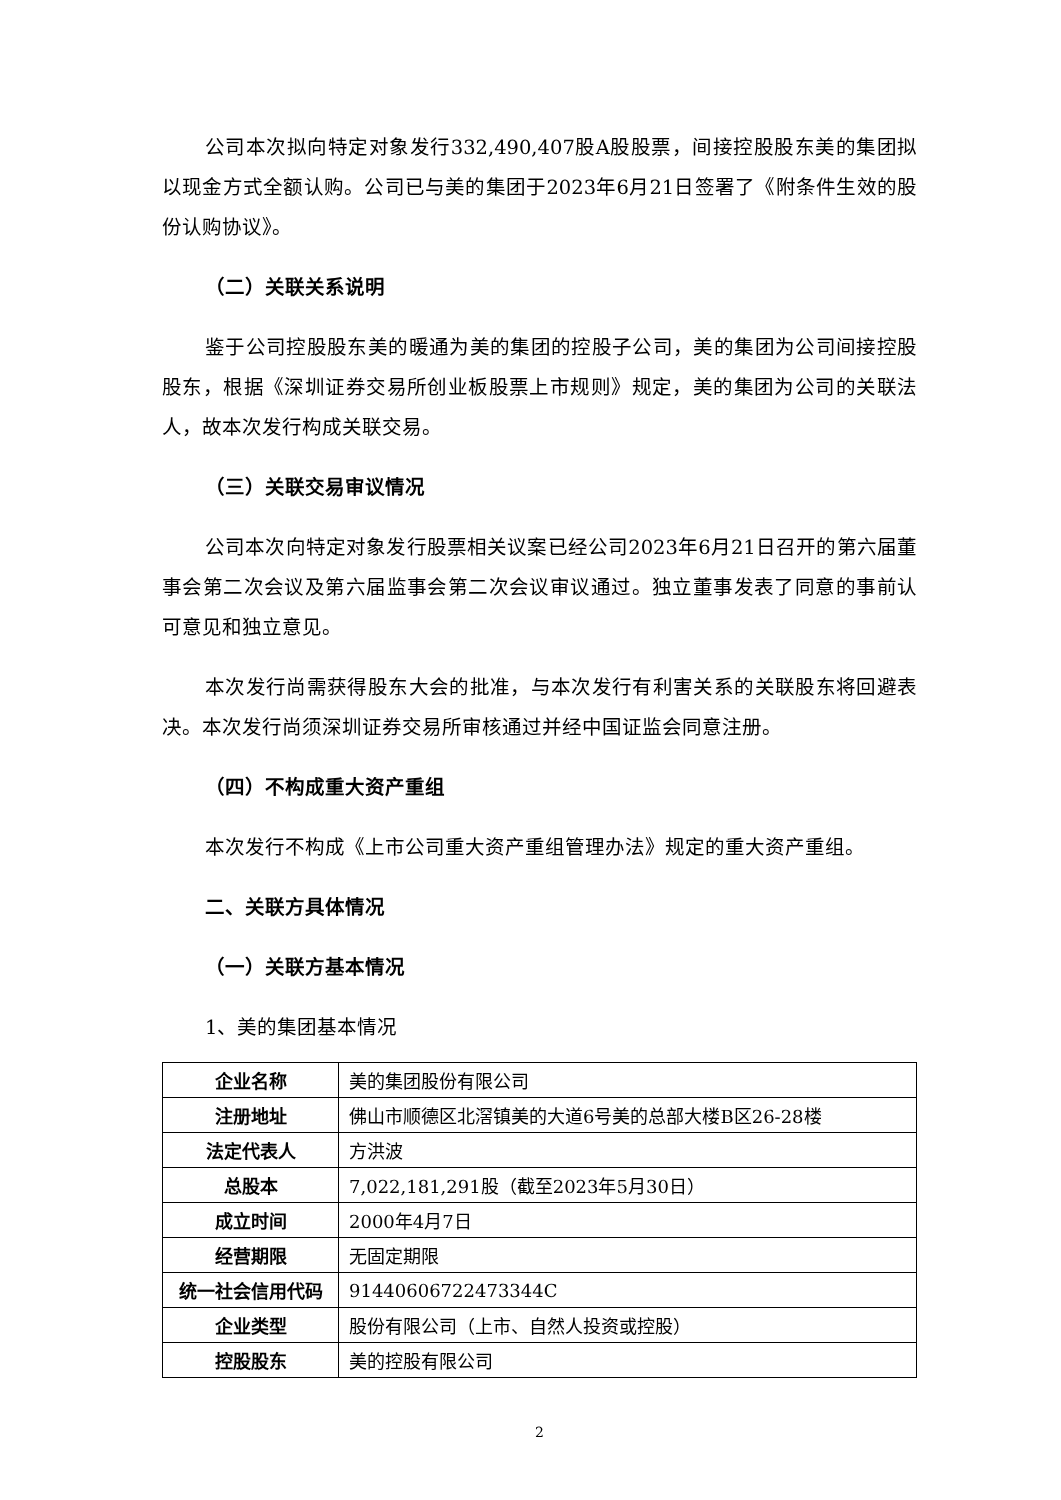公司本次拟向特定对象发行332,490,407股A股股票，间接控股股东美的集团拟以现金方式全额认购。公司已与美的集团于2023年6月21日签署了《附条件生效的股份认购协议》。
（二）关联关系说明
鉴于公司控股股东美的暖通为美的集团的控股子公司，美的集团为公司间接控股股东，根据《深圳证券交易所创业板股票上市规则》规定，美的集团为公司的关联法人，故本次发行构成关联交易。
（三）关联交易审议情况
公司本次向特定对象发行股票相关议案已经公司2023年6月21日召开的第六届董事会第二次会议及第六届监事会第二次会议审议通过。独立董事发表了同意的事前认可意见和独立意见。
本次发行尚需获得股东大会的批准，与本次发行有利害关系的关联股东将回避表决。本次发行尚须深圳证券交易所审核通过并经中国证监会同意注册。
（四）不构成重大资产重组
本次发行不构成《上市公司重大资产重组管理办法》规定的重大资产重组。
二、关联方具体情况
（一）关联方基本情况
1、美的集团基本情况
| 企业名称 | 美的集团股份有限公司 |
| 注册地址 | 佛山市顺德区北滘镇美的大道6号美的总部大楼B区26-28楼 |
| 法定代表人 | 方洪波 |
| 总股本 | 7,022,181,291股（截至2023年5月30日） |
| 成立时间 | 2000年4月7日 |
| 经营期限 | 无固定期限 |
| 统一社会信用代码 | 91440606722473344C |
| 企业类型 | 股份有限公司（上市、自然人投资或控股） |
| 控股股东 | 美的控股有限公司 |
2